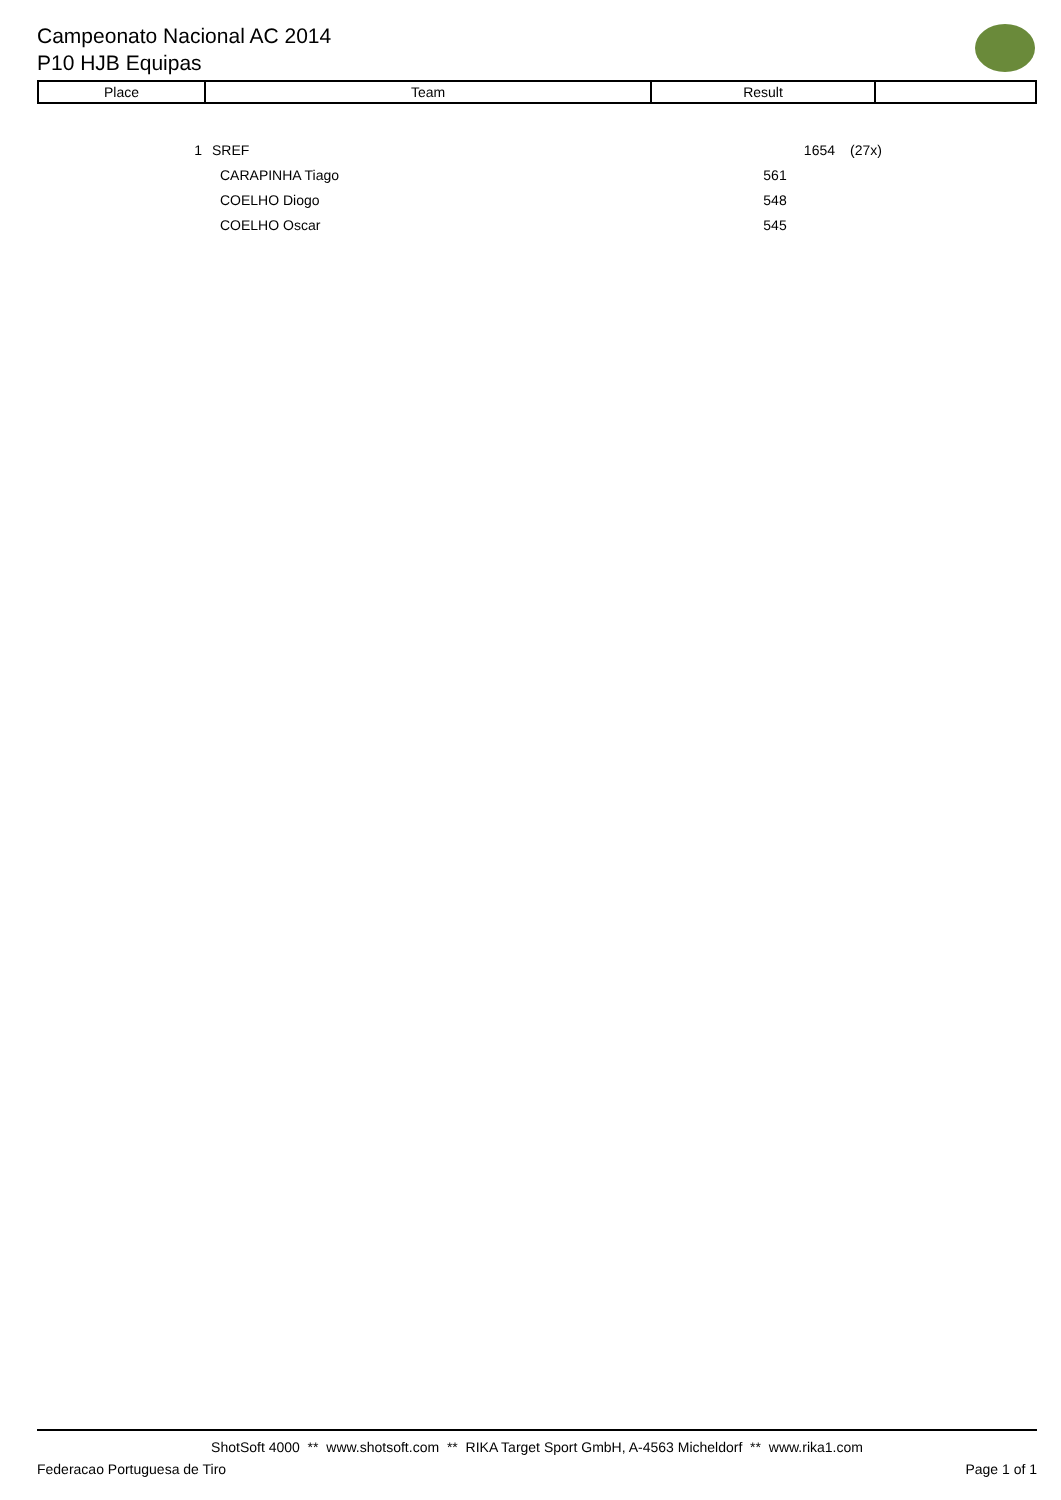Campeonato Nacional AC 2014
P10 HJB Equipas
| Place | Team | Result | |
| --- | --- | --- | --- |
| 1 | SREF | 1654 | (27x) |
| | CARAPINHA Tiago | 561 | |
| | COELHO Diogo | 548 | |
| | COELHO Oscar | 545 | |
ShotSoft 4000 ** www.shotsoft.com ** RIKA Target Sport GmbH, A-4563 Micheldorf ** www.rika1.com
Federacao Portuguesa de Tiro Page 1 of 1